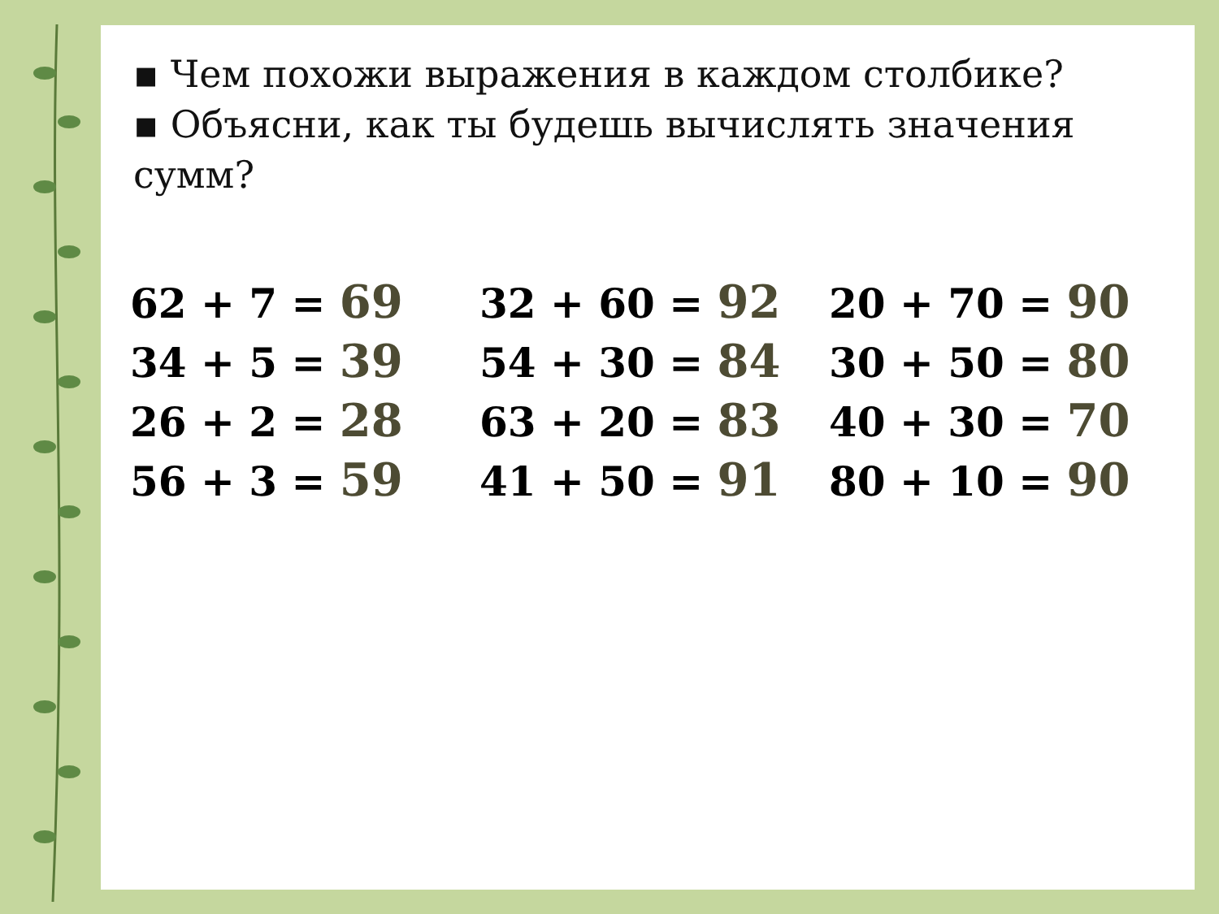▪ Чем похожи выражения в каждом столбике?
▪ Объясни, как ты будешь вычислять значения сумм?
62 + 7 = 69
34 + 5 = 39
26 + 2 = 28
56 + 3 = 59
32 + 60 = 92
54 + 30 = 84
63 + 20 = 83
41 + 50 = 91
20 + 70 = 90
30 + 50 = 80
40 + 30 = 70
80 + 10 = 90